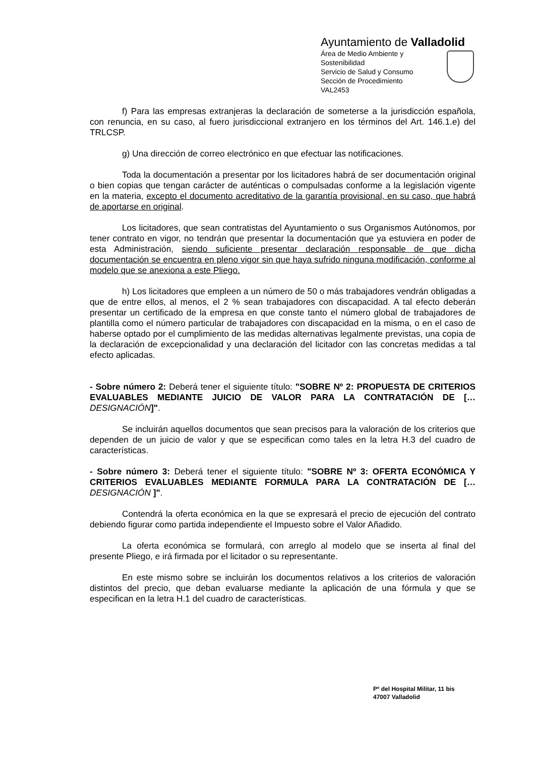Ayuntamiento de Valladolid
Área de Medio Ambiente y Sostenibilidad
Servicio de Salud y Consumo
Sección de Procedimiento
VAL2453
f) Para las empresas extranjeras la declaración de someterse a la jurisdicción española, con renuncia, en su caso, al fuero jurisdiccional extranjero en los términos del Art. 146.1.e) del TRLCSP.
g) Una dirección de correo electrónico en que efectuar las notificaciones.
Toda la documentación a presentar por los licitadores habrá de ser documentación original o bien copias que tengan carácter de auténticas o compulsadas conforme a la legislación vigente en la materia, excepto el documento acreditativo de la garantía provisional, en su caso, que habrá de aportarse en original.
Los licitadores, que sean contratistas del Ayuntamiento o sus Organismos Autónomos, por tener contrato en vigor, no tendrán que presentar la documentación que ya estuviera en poder de esta Administración, siendo suficiente presentar declaración responsable de que dicha documentación se encuentra en pleno vigor sin que haya sufrido ninguna modificación, conforme al modelo que se anexiona a este Pliego.
h) Los licitadores que empleen a un número de 50 o más trabajadores vendrán obligadas a que de entre ellos, al menos, el 2 % sean trabajadores con discapacidad. A tal efecto deberán presentar un certificado de la empresa en que conste tanto el número global de trabajadores de plantilla como el número particular de trabajadores con discapacidad en la misma, o en el caso de haberse optado por el cumplimiento de las medidas alternativas legalmente previstas, una copia de la declaración de excepcionalidad y una declaración del licitador con las concretas medidas a tal efecto aplicadas.
- Sobre número 2: Deberá tener el siguiente título: "SOBRE Nº 2: PROPUESTA DE CRITERIOS EVALUABLES MEDIANTE JUICIO DE VALOR PARA LA CONTRATACIÓN DE [… DESIGNACIÓN]".
Se incluirán aquellos documentos que sean precisos para la valoración de los criterios que dependen de un juicio de valor y que se especifican como tales en la letra H.3 del cuadro de características.
- Sobre número 3: Deberá tener el siguiente título: "SOBRE Nº 3: OFERTA ECONÓMICA Y CRITERIOS EVALUABLES MEDIANTE FORMULA PARA LA CONTRATACIÓN DE [… DESIGNACIÓN ]".
Contendrá la oferta económica en la que se expresará el precio de ejecución del contrato debiendo figurar como partida independiente el Impuesto sobre el Valor Añadido.
La oferta económica se formulará, con arreglo al modelo que se inserta al final del presente Pliego, e irá firmada por el licitador o su representante.
En este mismo sobre se incluirán los documentos relativos a los criterios de valoración distintos del precio, que deban evaluarse mediante la aplicación de una fórmula y que se especifican en la letra H.1 del cuadro de características.
Pº del Hospital Militar, 11 bis
47007 Valladolid